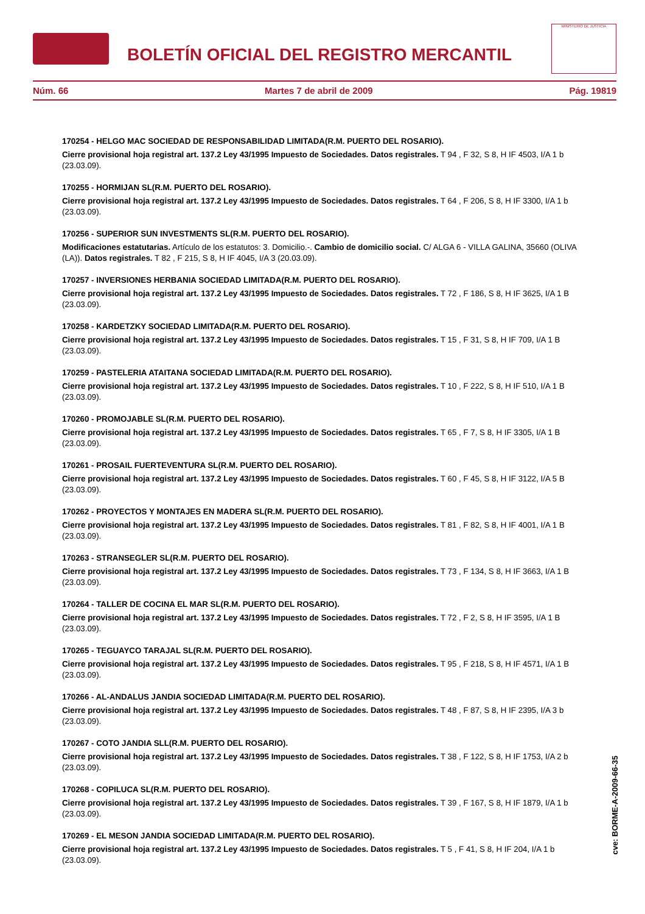BOLETÍN OFICIAL DEL REGISTRO MERCANTIL
MINISTERIO DE JUSTICIA
Núm. 66 Martes 7 de abril de 2009 Pág. 19819
170254 - HELGO MAC SOCIEDAD DE RESPONSABILIDAD LIMITADA(R.M. PUERTO DEL ROSARIO).
Cierre provisional hoja registral art. 137.2 Ley 43/1995 Impuesto de Sociedades. Datos registrales. T 94 , F 32, S 8, H IF 4503, I/A 1 b (23.03.09).
170255 - HORMIJAN SL(R.M. PUERTO DEL ROSARIO).
Cierre provisional hoja registral art. 137.2 Ley 43/1995 Impuesto de Sociedades. Datos registrales. T 64 , F 206, S 8, H IF 3300, I/A 1 b (23.03.09).
170256 - SUPERIOR SUN INVESTMENTS SL(R.M. PUERTO DEL ROSARIO).
Modificaciones estatutarias. Artículo de los estatutos: 3. Domicilio.-. Cambio de domicilio social. C/ ALGA 6 - VILLA GALINA, 35660 (OLIVA (LA)). Datos registrales. T 82 , F 215, S 8, H IF 4045, I/A 3 (20.03.09).
170257 - INVERSIONES HERBANIA SOCIEDAD LIMITADA(R.M. PUERTO DEL ROSARIO).
Cierre provisional hoja registral art. 137.2 Ley 43/1995 Impuesto de Sociedades. Datos registrales. T 72 , F 186, S 8, H IF 3625, I/A 1 B (23.03.09).
170258 - KARDETZKY SOCIEDAD LIMITADA(R.M. PUERTO DEL ROSARIO).
Cierre provisional hoja registral art. 137.2 Ley 43/1995 Impuesto de Sociedades. Datos registrales. T 15 , F 31, S 8, H IF 709, I/A 1 B (23.03.09).
170259 - PASTELERIA ATAITANA SOCIEDAD LIMITADA(R.M. PUERTO DEL ROSARIO).
Cierre provisional hoja registral art. 137.2 Ley 43/1995 Impuesto de Sociedades. Datos registrales. T 10 , F 222, S 8, H IF 510, I/A 1 B (23.03.09).
170260 - PROMOJABLE SL(R.M. PUERTO DEL ROSARIO).
Cierre provisional hoja registral art. 137.2 Ley 43/1995 Impuesto de Sociedades. Datos registrales. T 65 , F 7, S 8, H IF 3305, I/A 1 B (23.03.09).
170261 - PROSAIL FUERTEVENTURA SL(R.M. PUERTO DEL ROSARIO).
Cierre provisional hoja registral art. 137.2 Ley 43/1995 Impuesto de Sociedades. Datos registrales. T 60 , F 45, S 8, H IF 3122, I/A 5 B (23.03.09).
170262 - PROYECTOS Y MONTAJES EN MADERA SL(R.M. PUERTO DEL ROSARIO).
Cierre provisional hoja registral art. 137.2 Ley 43/1995 Impuesto de Sociedades. Datos registrales. T 81 , F 82, S 8, H IF 4001, I/A 1 B (23.03.09).
170263 - STRANSEGLER SL(R.M. PUERTO DEL ROSARIO).
Cierre provisional hoja registral art. 137.2 Ley 43/1995 Impuesto de Sociedades. Datos registrales. T 73 , F 134, S 8, H IF 3663, I/A 1 B (23.03.09).
170264 - TALLER DE COCINA EL MAR SL(R.M. PUERTO DEL ROSARIO).
Cierre provisional hoja registral art. 137.2 Ley 43/1995 Impuesto de Sociedades. Datos registrales. T 72 , F 2, S 8, H IF 3595, I/A 1 B (23.03.09).
170265 - TEGUAYCO TARAJAL SL(R.M. PUERTO DEL ROSARIO).
Cierre provisional hoja registral art. 137.2 Ley 43/1995 Impuesto de Sociedades. Datos registrales. T 95 , F 218, S 8, H IF 4571, I/A 1 B (23.03.09).
170266 - AL-ANDALUS JANDIA SOCIEDAD LIMITADA(R.M. PUERTO DEL ROSARIO).
Cierre provisional hoja registral art. 137.2 Ley 43/1995 Impuesto de Sociedades. Datos registrales. T 48 , F 87, S 8, H IF 2395, I/A 3 b (23.03.09).
170267 - COTO JANDIA SLL(R.M. PUERTO DEL ROSARIO).
Cierre provisional hoja registral art. 137.2 Ley 43/1995 Impuesto de Sociedades. Datos registrales. T 38 , F 122, S 8, H IF 1753, I/A 2 b (23.03.09).
170268 - COPILUCA SL(R.M. PUERTO DEL ROSARIO).
Cierre provisional hoja registral art. 137.2 Ley 43/1995 Impuesto de Sociedades. Datos registrales. T 39 , F 167, S 8, H IF 1879, I/A 1 b (23.03.09).
170269 - EL MESON JANDIA SOCIEDAD LIMITADA(R.M. PUERTO DEL ROSARIO).
Cierre provisional hoja registral art. 137.2 Ley 43/1995 Impuesto de Sociedades. Datos registrales. T 5 , F 41, S 8, H IF 204, I/A 1 b (23.03.09).
cve: BORME-A-2009-66-35